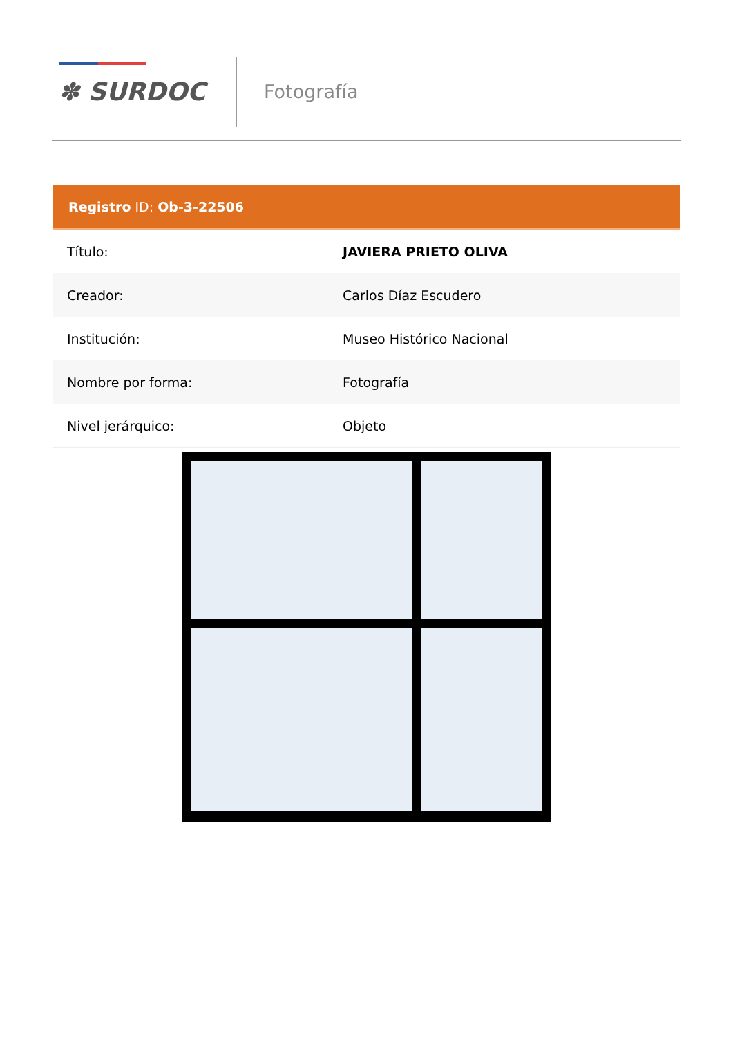✽ SURDOC Fotografía
Registro ID: Ob-3-22506
| Título: | JAVIERA PRIETO OLIVA |
| Creador: | Carlos Díaz Escudero |
| Institución: | Museo Histórico Nacional |
| Nombre por forma: | Fotografía |
| Nivel jerárquico: | Objeto |